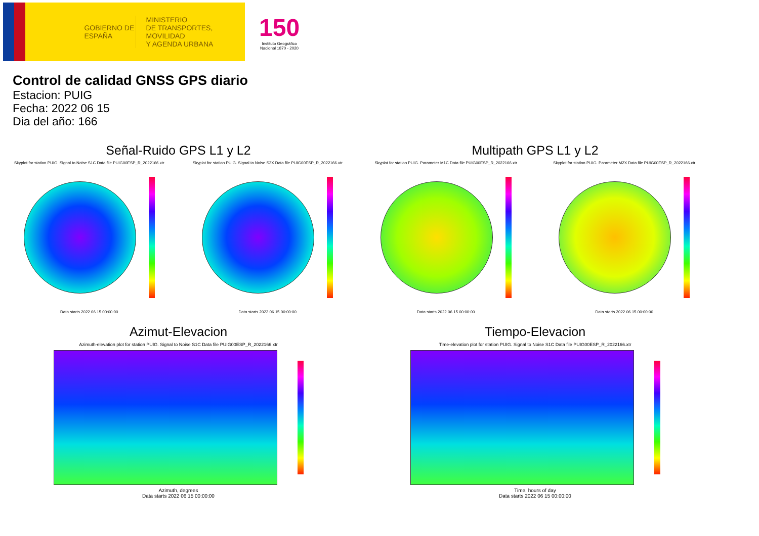GOBIERNO DE ESPAÑA
MINISTERIO
DE TRANSPORTES, MOVILIDAD
Y AGENDA URBANA
150
Instituto Geográfico
Nacional 1870 - 2020
Control de calidad GNSS GPS diario
Estacion: PUIG
Fecha: 2022 06 15
Dia del año: 166
Señal-Ruido GPS L1 y L2
Skyplot for station PUIG. Signal to Noise S1C Data file PUIG00ESP_R_2022166.xtr
Data starts 2022 06 15 00:00:00
Skyplot for station PUIG. Signal to Noise S2X Data file PUIG00ESP_R_2022166.xtr
Data starts 2022 06 15 00:00:00
Multipath GPS L1 y L2
Skyplot for station PUIG. Parameter M1C Data file PUIG00ESP_R_2022166.xtr
Data starts 2022 06 15 00:00:00
Skyplot for station PUIG. Parameter M2X Data file PUIG00ESP_R_2022166.xtr
Data starts 2022 06 15 00:00:00
Azimut-Elevacion
Azimuth-elevation plot for station PUIG. Signal to Noise S1C Data file PUIG00ESP_R_2022166.xtr
Azimuth, degrees
Data starts 2022 06 15 00:00:00
Tiempo-Elevacion
Time-elevation plot for station PUIG. Signal to Noise S1C Data file PUIG00ESP_R_2022166.xtr
Time, hours of day
Data starts 2022 06 15 00:00:00